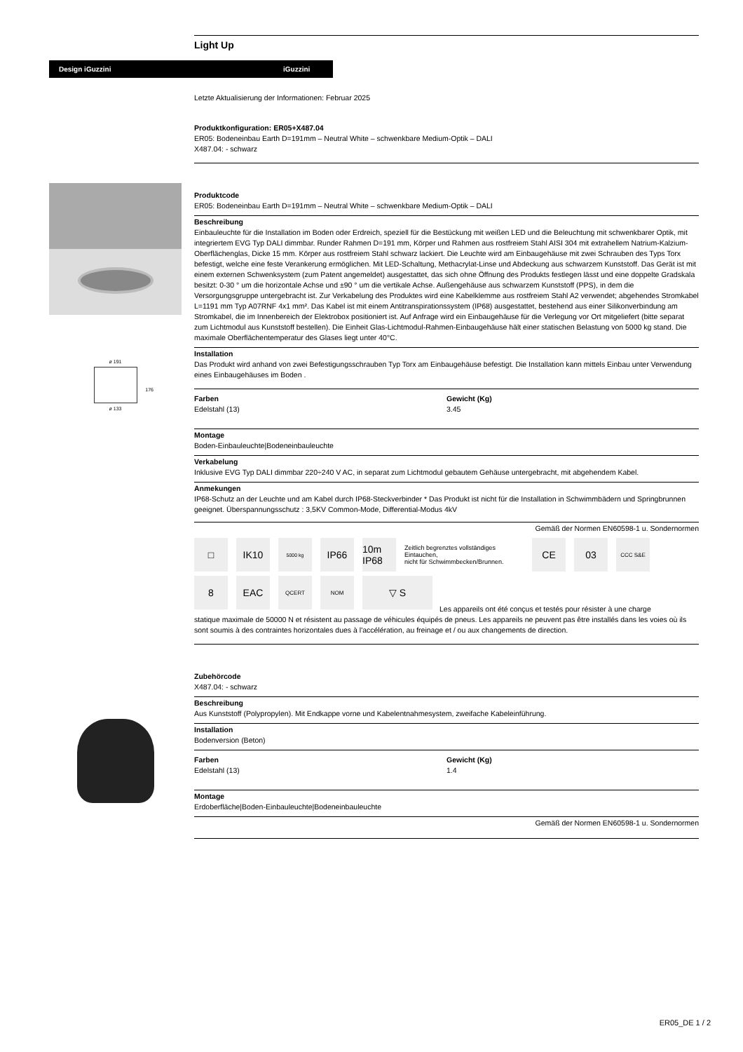Design iGuzzini iGuzzini
Light Up
Letzte Aktualisierung der Informationen: Februar 2025
Produktkonfiguration: ER05+X487.04
ER05: Bodeneinbau Earth D=191mm – Neutral White – schwenkbare Medium-Optik – DALI
X487.04: - schwarz
Produktcode
ER05: Bodeneinbau Earth D=191mm – Neutral White – schwenkbare Medium-Optik – DALI
Beschreibung
Einbauleuchte für die Installation im Boden oder Erdreich, speziell für die Bestückung mit weißen LED und die Beleuchtung mit schwenkbarer Optik, mit integriertem EVG Typ DALI dimmbar. Runder Rahmen D=191 mm, Körper und Rahmen aus rostfreiem Stahl AISI 304 mit extrahellem Natrium-Kalzium-Oberflächenglas, Dicke 15 mm. Körper aus rostfreiem Stahl schwarz lackiert. Die Leuchte wird am Einbaugehäuse mit zwei Schrauben des Typs Torx befestigt, welche eine feste Verankerung ermöglichen. Mit LED-Schaltung, Methacrylat-Linse und Abdeckung aus schwarzem Kunststoff. Das Gerät ist mit einem externen Schwenksystem (zum Patent angemeldet) ausgestattet, das sich ohne Öffnung des Produkts festlegen lässt und eine doppelte Gradskala besitzt: 0-30 ° um die horizontale Achse und ±90 ° um die vertikale Achse. Außengehäuse aus schwarzem Kunststoff (PPS), in dem die Versorgungsgruppe untergebracht ist. Zur Verkabelung des Produktes wird eine Kabelklemme aus rostfreiem Stahl A2 verwendet; abgehendes Stromkabel L=1191 mm Typ A07RNF 4x1 mm². Das Kabel ist mit einem Antitranspirationssystem (IP68) ausgestattet, bestehend aus einer Silikonverbindung am Stromkabel, die im Innenbereich der Elektrobox positioniert ist. Auf Anfrage wird ein Einbaugehäuse für die Verlegung vor Ort mitgeliefert (bitte separat zum Lichtmodul aus Kunststoff bestellen). Die Einheit Glas-Lichtmodul-Rahmen-Einbaugehäuse hält einer statischen Belastung von 5000 kg stand. Die maximale Oberflächentemperatur des Glases liegt unter 40°C.
Installation
Das Produkt wird anhand von zwei Befestigungsschrauben Typ Torx am Einbaugehäuse befestigt. Die Installation kann mittels Einbau unter Verwendung eines Einbaugehäuses im Boden .
Farben
Edelstahl (13)
Gewicht (Kg)
3.45
Montage
Boden-Einbauleuchte|Bodeneinbauleuchte
Verkabelung
Inklusive EVG Typ DALI dimmbar 220÷240 V AC, in separat zum Lichtmodul gebautem Gehäuse untergebracht, mit abgehendem Kabel.
Anmekungen
IP68-Schutz an der Leuchte und am Kabel durch IP68-Steckverbinder * Das Produkt ist nicht für die Installation in Schwimmbädern und Springbrunnen geeignet. Überspannungsschutz : 3,5KV Common-Mode, Differential-Modus 4kV
Gemäß der Normen EN60598-1 u. Sondernormen
□
IK10
5000 kg
IP66
10m IP68
Zeitlich begrenztes vollständiges Eintauchen,
nicht für Schwimmbecken/Brunnen.
CE
03
CCC S&E
8
EAC
QCERT
NOM
▽ S
Les appareils ont été conçus et testés pour résister à une charge
statique maximale de 50000 N et résistent au passage de véhicules équipés de pneus. Les appareils ne peuvent pas être installés dans les voies où ils sont soumis à des contraintes horizontales dues à l'accélération, au freinage et / ou aux changements de direction.
Zubehörcode
X487.04: - schwarz
Beschreibung
Aus Kunststoff (Polypropylen). Mit Endkappe vorne und Kabelentnahmesystem, zweifache Kabeleinführung.
Installation
Bodenversion (Beton)
Farben
Edelstahl (13)
Gewicht (Kg)
1.4
Montage
Erdoberfläche|Boden-Einbauleuchte|Bodeneinbauleuchte
Gemäß der Normen EN60598-1 u. Sondernormen
ø 191
ø 133
176
ER05_DE 1 / 2